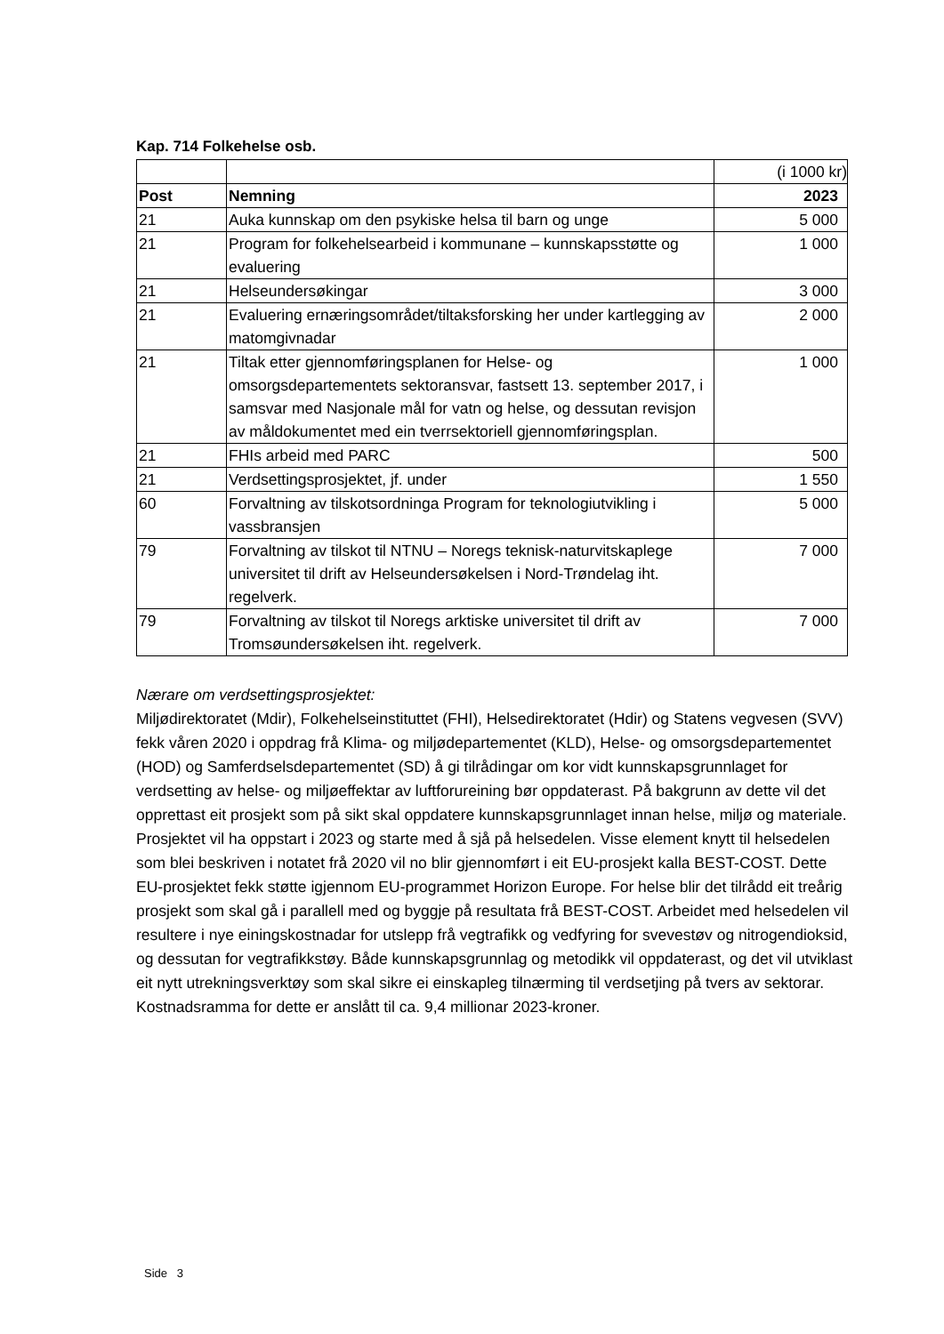Kap. 714 Folkehelse osb.
| | | (i 1000 kr) |
| Post | Nemning | 2023 |
| 21 | Auka kunnskap om den psykiske helsa til barn og unge | 5 000 |
| 21 | Program for folkehelsearbeid i kommunane – kunnskapsstøtte og evaluering | 1 000 |
| 21 | Helseundersøkingar | 3 000 |
| 21 | Evaluering ernæringsområdet/tiltaksforsking her under kartlegging av matomgivnadar | 2 000 |
| 21 | Tiltak etter gjennomføringsplanen for Helse- og omsorgsdepartementets sektoransvar, fastsett 13. september 2017, i samsvar med Nasjonale mål for vatn og helse, og dessutan revisjon av måldokumentet med ein tverrsektoriell gjennomføringsplan. | 1 000 |
| 21 | FHIs arbeid med PARC | 500 |
| 21 | Verdsettingsprosjektet, jf. under | 1 550 |
| 60 | Forvaltning av tilskotsordninga Program for teknologiutvikling i vassbransjen | 5 000 |
| 79 | Forvaltning av tilskot til NTNU – Noregs teknisk-naturvitskaplege universitet til drift av Helseundersøkelsen i Nord-Trøndelag iht. regelverk. | 7 000 |
| 79 | Forvaltning av tilskot til Noregs arktiske universitet til drift av Tromsøundersøkelsen iht. regelverk. | 7 000 |
Nærare om verdsettingsprosjektet:
Miljødirektoratet (Mdir), Folkehelseinstituttet (FHI), Helsedirektoratet (Hdir) og Statens vegvesen (SVV) fekk våren 2020 i oppdrag frå Klima- og miljødepartementet (KLD), Helse- og omsorgsdepartementet (HOD) og Samferdselsdepartementet (SD) å gi tilrådingar om kor vidt kunnskapsgrunnlaget for verdsetting av helse- og miljøeffektar av luftforureining bør oppdaterast. På bakgrunn av dette vil det opprettast eit prosjekt som på sikt skal oppdatere kunnskapsgrunnlaget innan helse, miljø og materiale. Prosjektet vil ha oppstart i 2023 og starte med å sjå på helsedelen. Visse element knytt til helsedelen som blei beskriven i notatet frå 2020 vil no blir gjennomført i eit EU-prosjekt kalla BEST-COST. Dette EU-prosjektet fekk støtte igjennom EU-programmet Horizon Europe. For helse blir det tilrådd eit treårig prosjekt som skal gå i parallell med og byggje på resultata frå BEST-COST. Arbeidet med helsedelen vil resultere i nye einingskostnadar for utslepp frå vegtrafikk og vedfyring for svevestøv og nitrogendioksid, og dessutan for vegtrafikkstøy. Både kunnskapsgrunnlag og metodikk vil oppdaterast, og det vil utviklast eit nytt utrekningsverktøy som skal sikre ei einskapleg tilnærming til verdsetjing på tvers av sektorar. Kostnadsramma for dette er anslått til ca. 9,4 millionar 2023-kroner.
Side 3